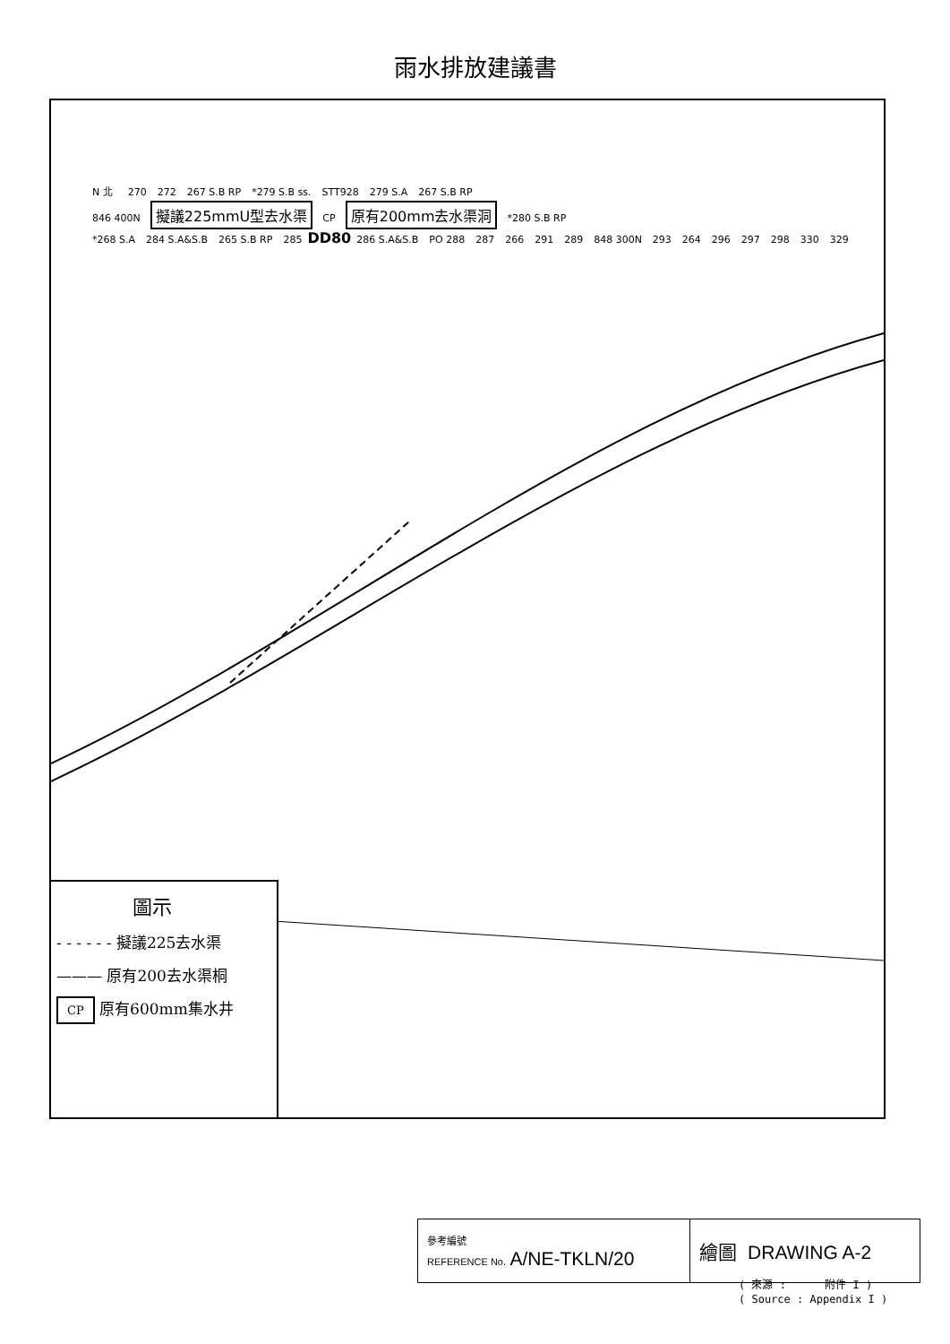雨水排放建議書
N 北 270 272 267 S.B RP *279 S.B ss. STT928 279 S.A 267 S.B RP
846 400N 擬議225mmU型去水渠 CP 原有200mm去水渠洞 *280 S.B RP
*268 S.A 284 S.A&S.B 265 S.B RP 285 DD80 286 S.A&S.B PO 288 287 266 291 289 848 300N 293 264 296 297 298 330 329
圖示
- - - - - - 擬議225去水渠
——— 原有200去水渠桐
CP 原有600mm集水井
| 參考編號 REFERENCE No. A/NE-TKLN/20 | 繪圖 DRAWING A-2 |
( 來源 : 附件 I )
( Source : Appendix I )